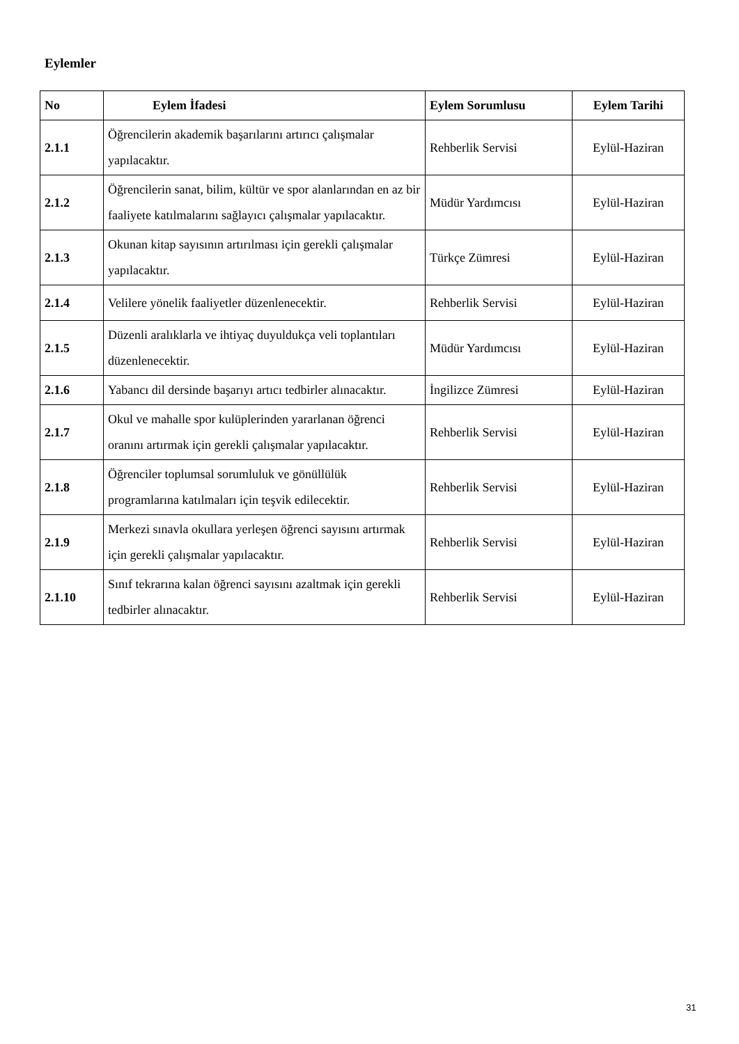Eylemler
| No | Eylem İfadesi | Eylem Sorumlusu | Eylem Tarihi |
| --- | --- | --- | --- |
| 2.1.1 | Öğrencilerin akademik başarılarını artırıcı çalışmalar yapılacaktır. | Rehberlik Servisi | Eylül-Haziran |
| 2.1.2 | Öğrencilerin sanat, bilim, kültür ve spor alanlarından en az bir faaliyete katılmalarını sağlayıcı çalışmalar yapılacaktır. | Müdür Yardımcısı | Eylül-Haziran |
| 2.1.3 | Okunan kitap sayısının artırılması için gerekli çalışmalar yapılacaktır. | Türkçe Zümresi | Eylül-Haziran |
| 2.1.4 | Velilere yönelik faaliyetler düzenlenecektir. | Rehberlik Servisi | Eylül-Haziran |
| 2.1.5 | Düzenli aralıklarla ve ihtiyaç duyuldukça veli toplantıları düzenlenecektir. | Müdür Yardımcısı | Eylül-Haziran |
| 2.1.6 | Yabancı dil dersinde başarıyı artıcı tedbirler alınacaktır. | İngilizce Zümresi | Eylül-Haziran |
| 2.1.7 | Okul ve mahalle spor kulüplerinden yararlanan öğrenci oranını artırmak için gerekli çalışmalar yapılacaktır. | Rehberlik Servisi | Eylül-Haziran |
| 2.1.8 | Öğrenciler toplumsal sorumluluk ve gönüllülük programlarına katılmaları için teşvik edilecektir. | Rehberlik Servisi | Eylül-Haziran |
| 2.1.9 | Merkezi sınavla okullara yerleşen öğrenci sayısını artırmak için gerekli çalışmalar yapılacaktır. | Rehberlik Servisi | Eylül-Haziran |
| 2.1.10 | Sınıf tekrarına kalan öğrenci sayısını azaltmak için gerekli tedbirler alınacaktır. | Rehberlik Servisi | Eylül-Haziran |
31